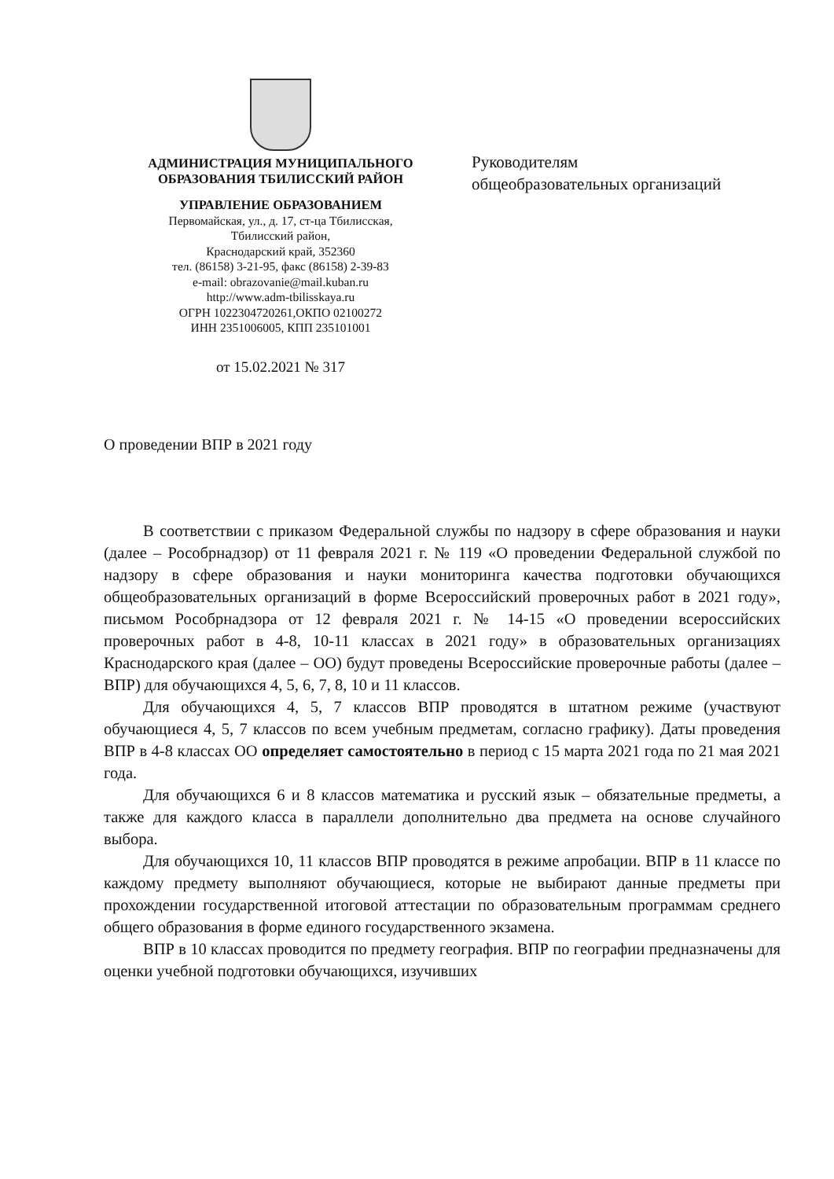АДМИНИСТРАЦИЯ МУНИЦИПАЛЬНОГО
ОБРАЗОВАНИЯ ТБИЛИССКИЙ РАЙОН
УПРАВЛЕНИЕ ОБРАЗОВАНИЕМ
Первомайская, ул., д. 17, ст-ца Тбилисская,
Тбилисский район,
Краснодарский край, 352360
тел. (86158) 3-21-95, факс (86158) 2-39-83
e-mail: obrazovanie@mail.kuban.ru
http://www.adm-tbilisskaya.ru
ОГРН 1022304720261,ОКПО 02100272
ИНН 2351006005, КПП 235101001
от 15.02.2021 № 317
Руководителям
общеобразовательных организаций
О проведении ВПР в 2021 году
В соответствии с приказом Федеральной службы по надзору в сфере образования и науки (далее – Рособрнадзор) от 11 февраля 2021 г. № 119 «О проведении Федеральной службой по надзору в сфере образования и науки мониторинга качества подготовки обучающихся общеобразовательных организаций в форме Всероссийский проверочных работ в 2021 году», письмом Рособрнадзора от 12 февраля 2021 г. № 14-15 «О проведении всероссийских проверочных работ в 4-8, 10-11 классах в 2021 году» в образовательных организациях Краснодарского края (далее – ОО) будут проведены Всероссийские проверочные работы (далее – ВПР) для обучающихся 4, 5, 6, 7, 8, 10 и 11 классов.
Для обучающихся 4, 5, 7 классов ВПР проводятся в штатном режиме (участвуют обучающиеся 4, 5, 7 классов по всем учебным предметам, согласно графику). Даты проведения ВПР в 4-8 классах ОО определяет самостоятельно в период с 15 марта 2021 года по 21 мая 2021 года.
Для обучающихся 6 и 8 классов математика и русский язык – обязательные предметы, а также для каждого класса в параллели дополнительно два предмета на основе случайного выбора.
Для обучающихся 10, 11 классов ВПР проводятся в режиме апробации. ВПР в 11 классе по каждому предмету выполняют обучающиеся, которые не выбирают данные предметы при прохождении государственной итоговой аттестации по образовательным программам среднего общего образования в форме единого государственного экзамена.
ВПР в 10 классах проводится по предмету география. ВПР по географии предназначены для оценки учебной подготовки обучающихся, изучивших